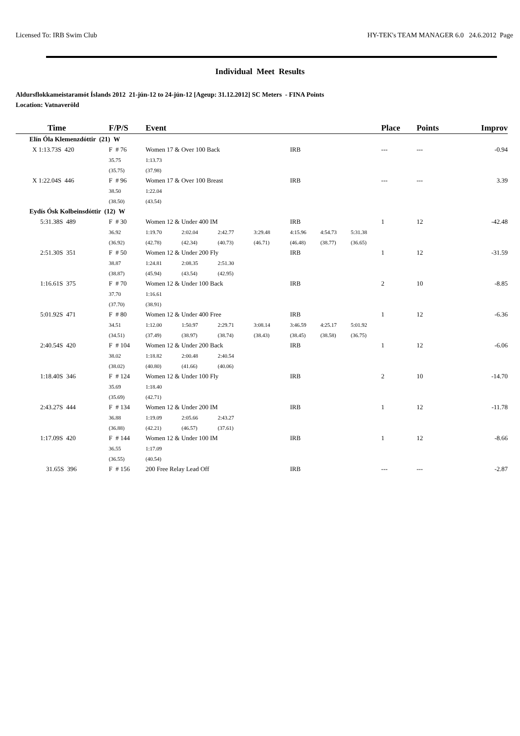Licensed To: IRB Swim Club HY-TEK's TEAM MANAGER 6.0 24.6.2012 Page
Individual Meet Results
Aldursflokkameistaramót Íslands 2012 21-jún-12 to 24-jún-12 [Ageup: 31.12.2012] SC Meters - FINA Points
Location: Vatnaveröld
| Time | F/P/S | Event | | | | | | | Place | Points | Improv |
| --- | --- | --- | --- | --- | --- | --- | --- | --- | --- | --- | --- |
| Elín Óla Klemenzdóttir (21) W | | | | | | | | | | | |
| X 1:13.73S 420 | F # 76 | Women 17 & Over 100 Back | | | | IRB | | | --- | --- | -0.94 |
| | 35.75 | 1:13.73 | | | | | | | | | |
| | (35.75) | (37.98) | | | | | | | | | |
| X 1:22.04S 446 | F # 96 | Women 17 & Over 100 Breast | | | | IRB | | | --- | --- | 3.39 |
| | 38.50 | 1:22.04 | | | | | | | | | |
| | (38.50) | (43.54) | | | | | | | | | |
| Eydís Ósk Kolbeinsdóttir (12) W | | | | | | | | | | | |
| 5:31.38S 489 | F # 30 | Women 12 & Under 400 IM | | | | IRB | | | 1 | 12 | -42.48 |
| | 36.92 | 1:19.70 | 2:02.04 | 2:42.77 | 3:29.48 | 4:15.96 | 4:54.73 | 5:31.38 | | | |
| | (36.92) | (42.78) | (42.34) | (40.73) | (46.71) | (46.48) | (38.77) | (36.65) | | | |
| 2:51.30S 351 | F # 50 | Women 12 & Under 200 Fly | | | | IRB | | | 1 | 12 | -31.59 |
| | 38.87 | 1:24.81 | 2:08.35 | 2:51.30 | | | | | | | |
| | (38.87) | (45.94) | (43.54) | (42.95) | | | | | | | |
| 1:16.61S 375 | F # 70 | Women 12 & Under 100 Back | | | | IRB | | | 2 | 10 | -8.85 |
| | 37.70 | 1:16.61 | | | | | | | | | |
| | (37.70) | (38.91) | | | | | | | | | |
| 5:01.92S 471 | F # 80 | Women 12 & Under 400 Free | | | | IRB | | | 1 | 12 | -6.36 |
| | 34.51 | 1:12.00 | 1:50.97 | 2:29.71 | 3:08.14 | 3:46.59 | 4:25.17 | 5:01.92 | | | |
| | (34.51) | (37.49) | (38.97) | (38.74) | (38.43) | (38.45) | (38.58) | (36.75) | | | |
| 2:40.54S 420 | F # 104 | Women 12 & Under 200 Back | | | | IRB | | | 1 | 12 | -6.06 |
| | 38.02 | 1:18.82 | 2:00.48 | 2:40.54 | | | | | | | |
| | (38.02) | (40.80) | (41.66) | (40.06) | | | | | | | |
| 1:18.40S 346 | F # 124 | Women 12 & Under 100 Fly | | | | IRB | | | 2 | 10 | -14.70 |
| | 35.69 | 1:18.40 | | | | | | | | | |
| | (35.69) | (42.71) | | | | | | | | | |
| 2:43.27S 444 | F # 134 | Women 12 & Under 200 IM | | | | IRB | | | 1 | 12 | -11.78 |
| | 36.88 | 1:19.09 | 2:05.66 | 2:43.27 | | | | | | | |
| | (36.88) | (42.21) | (46.57) | (37.61) | | | | | | | |
| 1:17.09S 420 | F # 144 | Women 12 & Under 100 IM | | | | IRB | | | 1 | 12 | -8.66 |
| | 36.55 | 1:17.09 | | | | | | | | | |
| | (36.55) | (40.54) | | | | | | | | | |
| 31.65S 396 | F # 156 | 200 Free Relay Lead Off | | | | IRB | | | --- | --- | -2.87 |